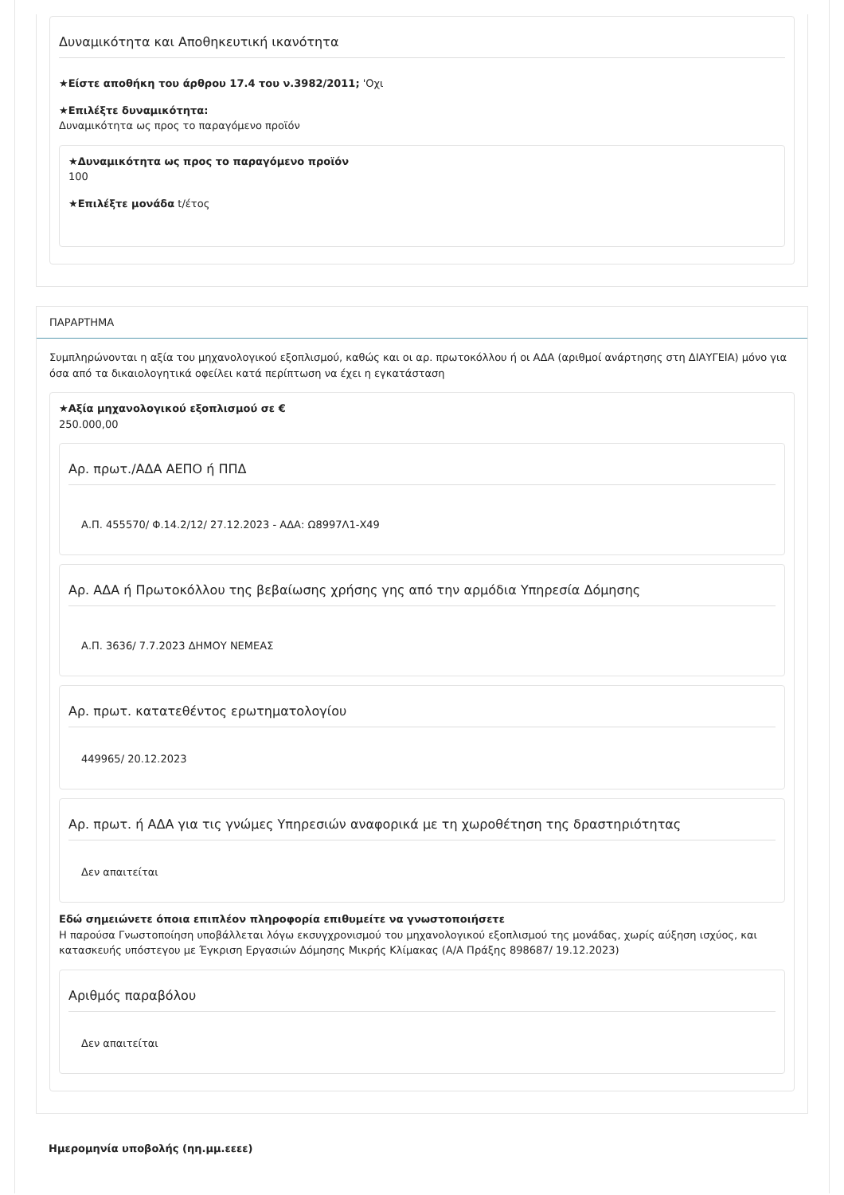Δυναμικότητα και Αποθηκευτική ικανότητα
★Είστε αποθήκη του άρθρου 17.4 του ν.3982/2011; 'Οχι
★Επιλέξτε δυναμικότητα:
Δυναμικότητα ως προς το παραγόμενο προϊόν
★Δυναμικότητα ως προς το παραγόμενο προϊόν
100
★Επιλέξτε μονάδα t/έτος
ΠΑΡΑΡΤΗΜΑ
Συμπληρώνονται η αξία του μηχανολογικού εξοπλισμού, καθώς και οι αρ. πρωτοκόλλου ή οι ΑΔΑ (αριθμοί ανάρτησης στη ΔΙΑΥΓΕΙΑ) μόνο για όσα από τα δικαιολογητικά οφείλει κατά περίπτωση να έχει η εγκατάσταση
★Αξία μηχανολογικού εξοπλισμού σε €
250.000,00
Αρ. πρωτ./ΑΔΑ ΑΕΠΟ ή ΠΠΔ
Α.Π. 455570/ Φ.14.2/12/ 27.12.2023 - ΑΔΑ: Ω8997Λ1-Χ49
Αρ. ΑΔΑ ή Πρωτοκόλλου της βεβαίωσης χρήσης γης από την αρμόδια Υπηρεσία Δόμησης
Α.Π. 3636/ 7.7.2023 ΔΗΜΟΥ ΝΕΜΕΑΣ
Αρ. πρωτ. κατατεθέντος ερωτηματολογίου
449965/ 20.12.2023
Αρ. πρωτ. ή ΑΔΑ για τις γνώμες Υπηρεσιών αναφορικά με τη χωροθέτηση της δραστηριότητας
Δεν απαιτείται
Εδώ σημειώνετε όποια επιπλέον πληροφορία επιθυμείτε να γνωστοποιήσετε
Η παρούσα Γνωστοποίηση υποβάλλεται λόγω εκσυγχρονισμού του μηχανολογικού εξοπλισμού της μονάδας, χωρίς αύξηση ισχύος, και κατασκευής υπόστεγου με Έγκριση Εργασιών Δόμησης Μικρής Κλίμακας (Α/Α Πράξης 898687/ 19.12.2023)
Αριθμός παραβόλου
Δεν απαιτείται
Ημερομηνία υποβολής (ηη.μμ.εεεε)